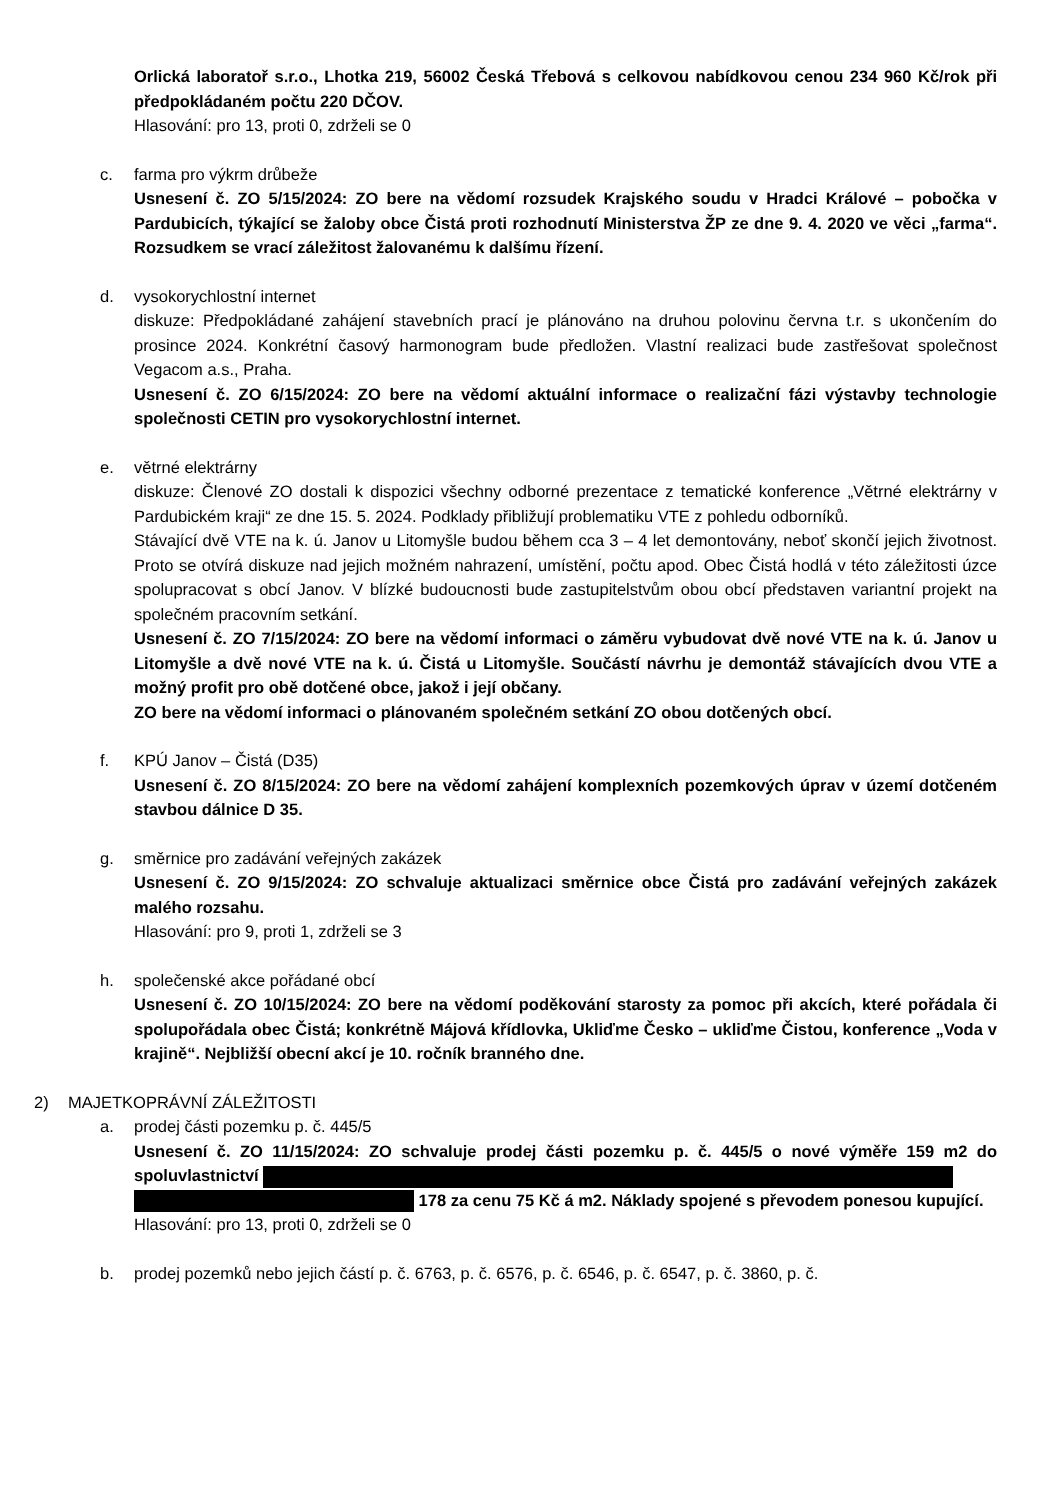Orlická laboratoř s.r.o., Lhotka 219, 56002 Česká Třebová s celkovou nabídkovou cenou 234 960 Kč/rok při předpokládaném počtu 220 DČOV.
Hlasování: pro 13, proti 0, zdrželi se 0
c. farma pro výkrm drůbeže
Usnesení č. ZO 5/15/2024: ZO bere na vědomí rozsudek Krajského soudu v Hradci Králové – pobočka v Pardubicích, týkající se žaloby obce Čistá proti rozhodnutí Ministerstva ŽP ze dne 9. 4. 2020 ve věci „farma“. Rozsudkem se vrací záležitost žalovanému k dalšímu řízení.
d. vysokorychlostní internet
diskuze: Předpokládané zahájení stavebních prací je plánováno na druhou polovinu června t.r. s ukončením do prosince 2024. Konkrétní časový harmonogram bude předložen. Vlastní realizaci bude zastřešovat společnost Vegacom a.s., Praha.
Usnesení č. ZO 6/15/2024: ZO bere na vědomí aktuální informace o realizační fázi výstavby technologie společnosti CETIN pro vysokorychlostní internet.
e. větrné elektrárny
diskuze: Členové ZO dostali k dispozici všechny odborné prezentace z tematické konference „Větrné elektrárny v Pardubickém kraji“ ze dne 15. 5. 2024. Podklady přibližují problematiku VTE z pohledu odborníků.
Stávající dvě VTE na k. ú. Janov u Litomyšle budou během cca 3 – 4 let demontovány, neboť skončí jejich životnost. Proto se otvírá diskuze nad jejich možném nahrazení, umístění, počtu apod. Obec Čistá hodlá v této záležitosti úzce spolupracovat s obcí Janov. V blízké budoucnosti bude zastupitelstvům obou obcí představen variantní projekt na společném pracovním setkání.
Usnesení č. ZO 7/15/2024: ZO bere na vědomí informaci o záměru vybudovat dvě nové VTE na k. ú. Janov u Litomyšle a dvě nové VTE na k. ú. Čistá u Litomyšle. Součástí návrhu je demontáž stávajících dvou VTE a možný profit pro obě dotčené obce, jakož i její občany.
ZO bere na vědomí informaci o plánovaném společném setkání ZO obou dotčených obcí.
f. KPÚ Janov – Čistá (D35)
Usnesení č. ZO 8/15/2024: ZO bere na vědomí zahájení komplexních pozemkových úprav v území dotčeném stavbou dálnice D 35.
g. směrnice pro zadávání veřejných zakázek
Usnesení č. ZO 9/15/2024: ZO schvaluje aktualizaci směrnice obce Čistá pro zadávání veřejných zakázek malého rozsahu.
Hlasování: pro 9, proti 1, zdrželi se 3
h. společenské akce pořádané obcí
Usnesení č. ZO 10/15/2024: ZO bere na vědomí poděkování starosty za pomoc při akcích, které pořádala či spolupořádala obec Čistá; konkrétně Májová křídlovka, Ukliďme Česko – ukliďme Čistou, konference „Voda v krajině“. Nejbližší obecní akcí je 10. ročník branného dne.
2) MAJETKOPRÁVNÍ ZÁLEŽITOSTI
a. prodej části pozemku p. č. 445/5
Usnesení č. ZO 11/15/2024: ZO schvaluje prodej části pozemku p. č. 445/5 o nové výměře 159 m2 do spoluvlastnictví
178 za cenu 75 Kč á m2. Náklady spojené s převodem ponesou kupující.
Hlasování: pro 13, proti 0, zdrželi se 0
b. prodej pozemků nebo jejich částí p. č. 6763, p. č. 6576, p. č. 6546, p. č. 6547, p. č. 3860, p. č.